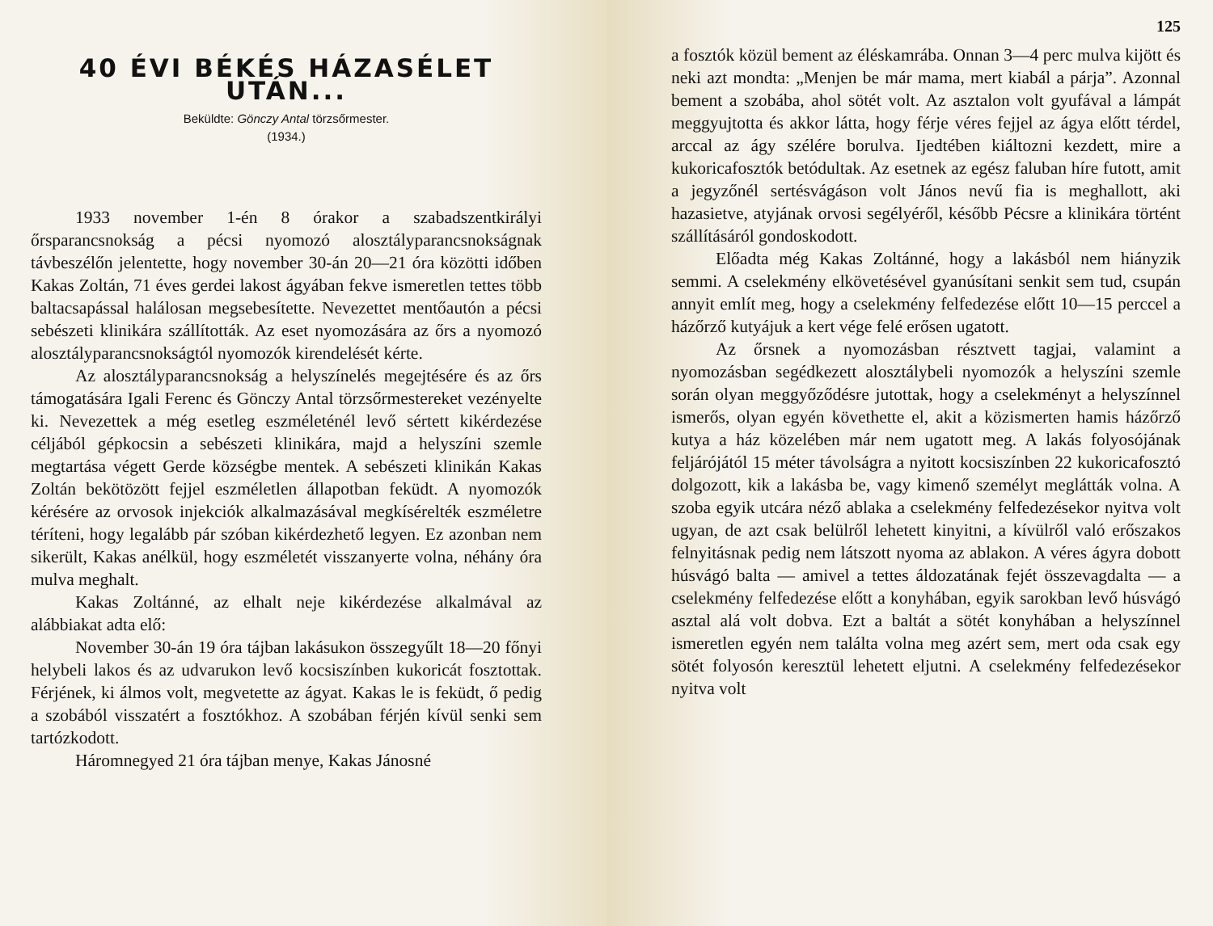40 ÉVI BÉKÉS HÁZASÉLET UTÁN...
Beküldte: Gönczy Antal törzsőrmester.
(1934.)
1933 november 1-én 8 órakor a szabadszentkirályi őrsparancsnokság a pécsi nyomozó alosztályparancsnokságnak távbeszélőn jelentette, hogy november 30-án 20—21 óra közötti időben Kakas Zoltán, 71 éves gerdei lakost ágyában fekve ismeretlen tettes több baltacsapással halálosan megsebesítette. Nevezettet mentőautón a pécsi sebészeti klinikára szállították. Az eset nyomozására az őrs a nyomozó alosztályparancsnokságtól nyomozók kirendelését kérte.
Az alosztályparancsnokság a helyszínelés megejtésére és az őrs támogatására Igali Ferenc és Gönczy Antal törzsőrmestereket vezényelte ki. Nevezettek a még esetleg eszméleténél levő sértett kikérdezése céljából gépkocsin a sebészeti klinikára, majd a helyszíni szemle megtartása végett Gerde községbe mentek. A sebészeti klinikán Kakas Zoltán bekötözött fejjel eszméletlen állapotban feküdt. A nyomozók kérésére az orvosok injekciók alkalmazásával megkísérelték eszméletre téríteni, hogy legalább pár szóban kikérdezhető legyen. Ez azonban nem sikerült, Kakas anélkül, hogy eszméletét visszanyerte volna, néhány óra mulva meghalt.
Kakas Zoltánné, az elhalt neje kikérdezése alkalmával az alábbiakat adta elő:
November 30-án 19 óra tájban lakásukon összegyűlt 18—20 főnyi helybeli lakos és az udvarukon levő kocsiszínben kukoricát fosztottak. Férjének, ki álmos volt, megvetette az ágyat. Kakas le is feküdt, ő pedig a szobából visszatért a fosztókhoz. A szobában férjén kívül senki sem tartózkodott.
Háromnegyed 21 óra tájban menye, Kakas Jánosné
125
a fosztók közül bement az éléskamrába. Onnan 3—4 perc mulva kijött és neki azt mondta: „Menjen be már mama, mert kiabál a párja”. Azonnal bement a szobába, ahol sötét volt. Az asztalon volt gyufával a lámpát meggyujtotta és akkor látta, hogy férje véres fejjel az ágya előtt térdel, arccal az ágy szélére borulva. Ijedtében kiáltozni kezdett, mire a kukoricafosztók betódultak. Az esetnek az egész faluban híre futott, amit a jegyzőnél sertésvágáson volt János nevű fia is meghallott, aki hazasietve, atyjának orvosi segélyéről, később Pécsre a klinikára történt szállításáról gondoskodott.
Előadta még Kakas Zoltánné, hogy a lakásból nem hiányzik semmi. A cselekmény elkövetésével gyanúsítani senkit sem tud, csupán annyit említ meg, hogy a cselekmény felfedezése előtt 10—15 perccel a házőrző kutyájuk a kert vége felé erősen ugatott.
Az őrsnek a nyomozásban résztvett tagjai, valamint a nyomozásban segédkezett alosztálybeli nyomozók a helyszíni szemle során olyan meggyőződésre jutottak, hogy a cselekményt a helyszínnel ismerős, olyan egyén követhette el, akit a közismerten hamis házőrző kutya a ház közelében már nem ugatott meg. A lakás folyosójának feljárójától 15 méter távolságra a nyitott kocsiszínben 22 kukoricafosztó dolgozott, kik a lakásba be, vagy kimenő személyt meglátták volna. A szoba egyik utcára néző ablaka a cselekmény felfedezésekor nyitva volt ugyan, de azt csak belülről lehetett kinyitni, a kívülről való erőszakos felnyitásnak pedig nem látszott nyoma az ablakon. A véres ágyra dobott húsvágó balta — amivel a tettes áldozatának fejét összevagdalta — a cselekmény felfedezése előtt a konyhában, egyik sarokban levő húsvágó asztal alá volt dobva. Ezt a baltát a sötét konyhában a helyszínnel ismeretlen egyén nem találta volna meg azért sem, mert oda csak egy sötét folyosón keresztül lehetett eljutni. A cselekmény felfedezésekor nyitva volt